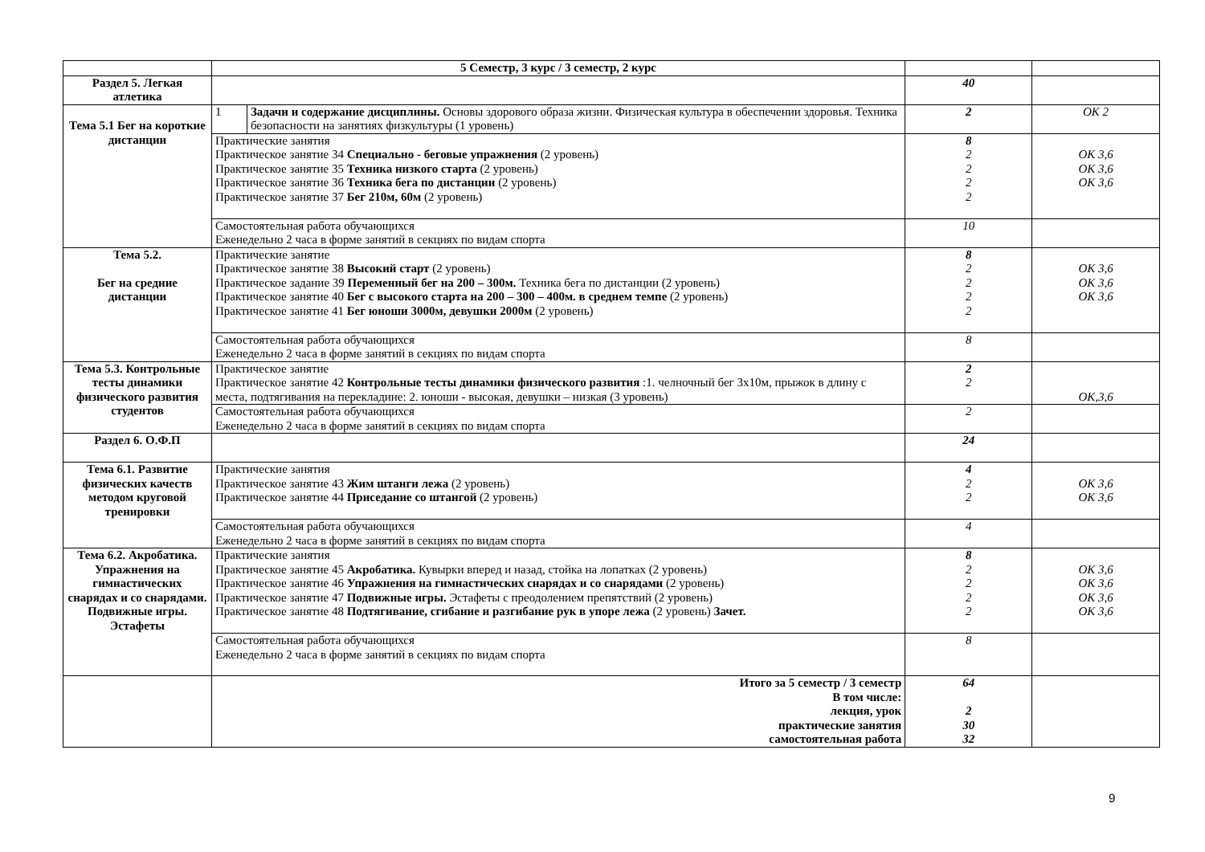| | 5 Семестр, 3 курс / 3 семестр, 2 курс | | | |
| Раздел 5. Легкая атлетика | | | 40 | |
| Тема 5.1 Бег на короткие дистанции | 1 | Задачи и содержание дисциплины. Основы здорового образа жизни. Физическая культура в обеспечении здоровья. Техника безопасности на занятиях физкультуры (1 уровень) | 2 | ОК 2 |
| | Практические занятия Практическое занятие 34 Специально - беговые упражнения (2 уровень) Практическое занятие 35 Техника низкого старта (2 уровень) Практическое занятие 36 Техника бега по дистанции (2 уровень) Практическое занятие 37 Бег 210м, 60м (2 уровень) | | 8 2 2 2 2 | ОК 3,6 ОК 3,6 ОК 3,6 |
| | Самостоятельная работа обучающихся Еженедельно 2 часа в форме занятий в секциях по видам спорта | | 10 | |
| Тема 5.2. Бег на средние дистанции | Практические занятие Практическое занятие 38 Высокий старт (2 уровень) Практическое задание 39 Переменный бег на 200 – 300м. Техника бега по дистанции (2 уровень) Практическое занятие 40 Бег с высокого старта на 200 – 300 – 400м. в среднем темпе (2 уровень) Практическое занятие 41 Бег юноши 3000м, девушки 2000м (2 уровень) | | 8 2 2 2 2 | ОК 3,6 ОК 3,6 ОК 3,6 |
| | Самостоятельная работа обучающихся Еженедельно 2 часа в форме занятий в секциях по видам спорта | | 8 | |
| Тема 5.3. Контрольные тесты динамики физического развития студентов | Практическое занятие Практическое занятие 42 Контрольные тесты динамики физического развития :1. челночный бег 3х10м, прыжок в длину с места, подтягивания на перекладине: 2. юноши - высокая, девушки – низкая (3 уровень) | | 2 2 | ОК,3,6 |
| | Самостоятельная работа обучающихся Еженедельно 2 часа в форме занятий в секциях по видам спорта | | 2 | |
| Раздел 6. О.Ф.П | | | 24 | |
| Тема 6.1. Развитие физических качеств методом круговой тренировки | Практические занятия Практическое занятие 43 Жим штанги лежа (2 уровень) Практическое занятие 44 Приседание со штангой (2 уровень) | | 4 2 2 | ОК 3,6 ОК 3,6 |
| | Самостоятельная работа обучающихся Еженедельно 2 часа в форме занятий в секциях по видам спорта | | 4 | |
| Тема 6.2. Акробатика. Упражнения на гимнастических снарядах и со снарядами. Подвижные игры. Эстафеты | Практические занятия Практическое занятие 45 Акробатика. Кувырки вперед и назад, стойка на лопатках (2 уровень) Практическое занятие 46 Упражнения на гимнастических снарядах и со снарядами (2 уровень) Практическое занятие 47 Подвижные игры. Эстафеты с преодолением препятствий (2 уровень) Практическое занятие 48 Подтягивание, сгибание и разгибание рук в упоре лежа (2 уровень) Зачет. | | 8 2 2 2 2 | ОК 3,6 ОК 3,6 ОК 3,6 ОК 3,6 |
| | Самостоятельная работа обучающихся Еженедельно 2 часа в форме занятий в секциях по видам спорта | | 8 | |
| | Итого за 5 семестр / 3 семестр В том числе: лекция, урок практические занятия самостоятельная работа | | 64 2 30 32 | |
9